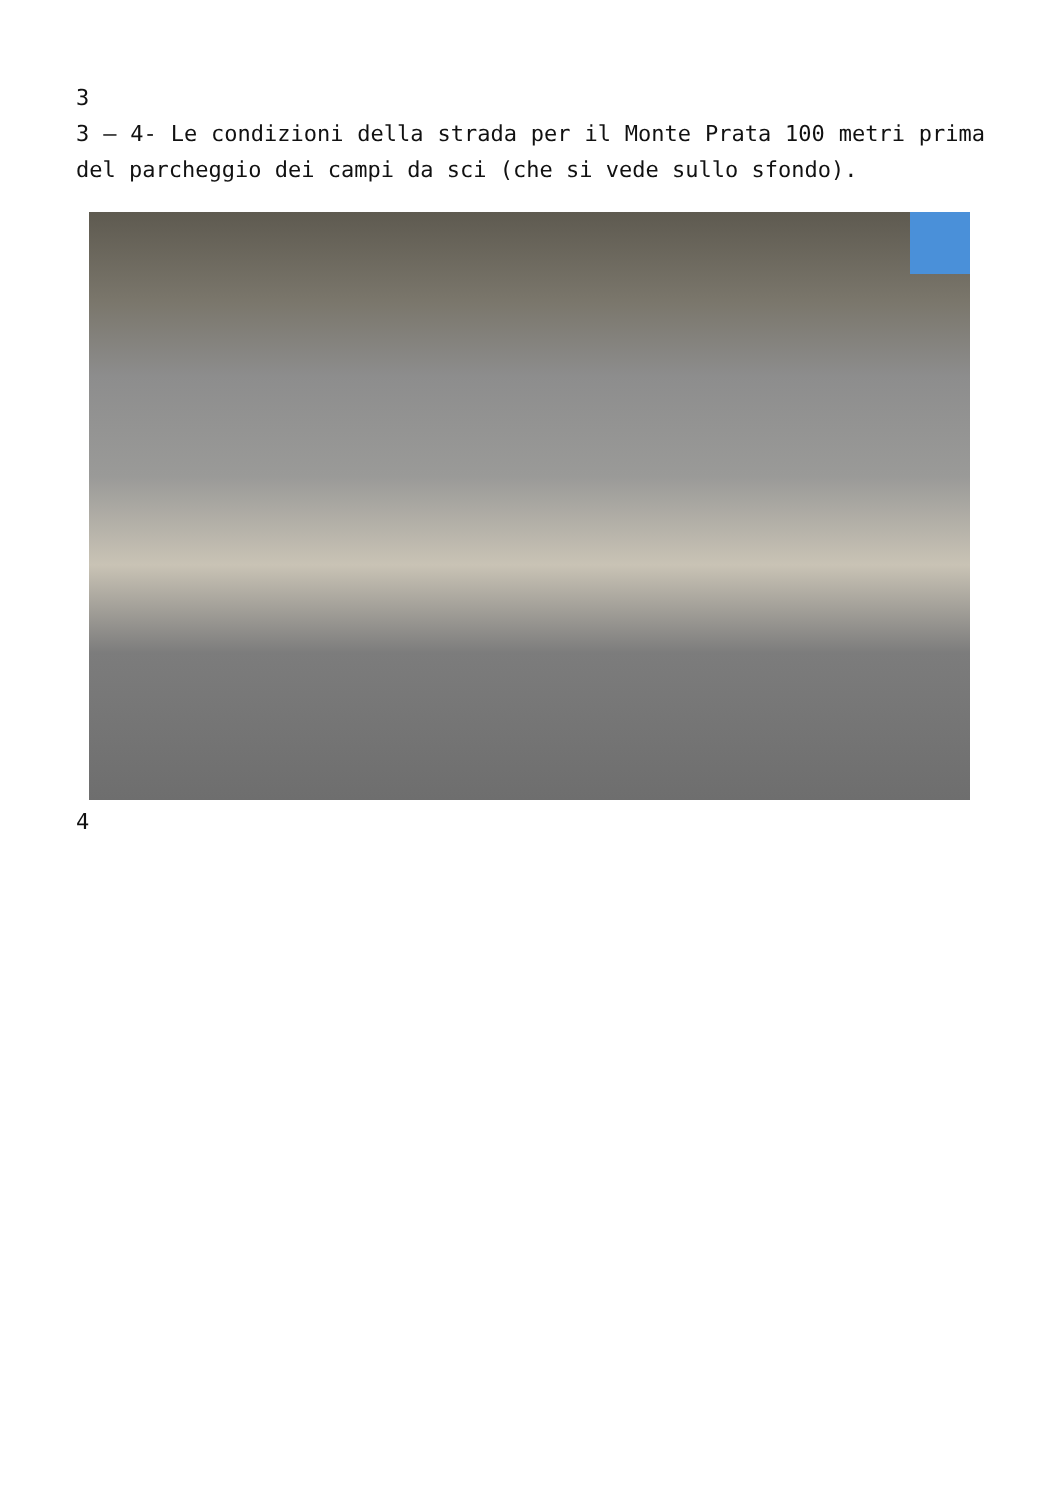3
3 – 4- Le condizioni della strada per il Monte Prata 100 metri prima del parcheggio dei campi da sci (che si vede sullo sfondo).
4